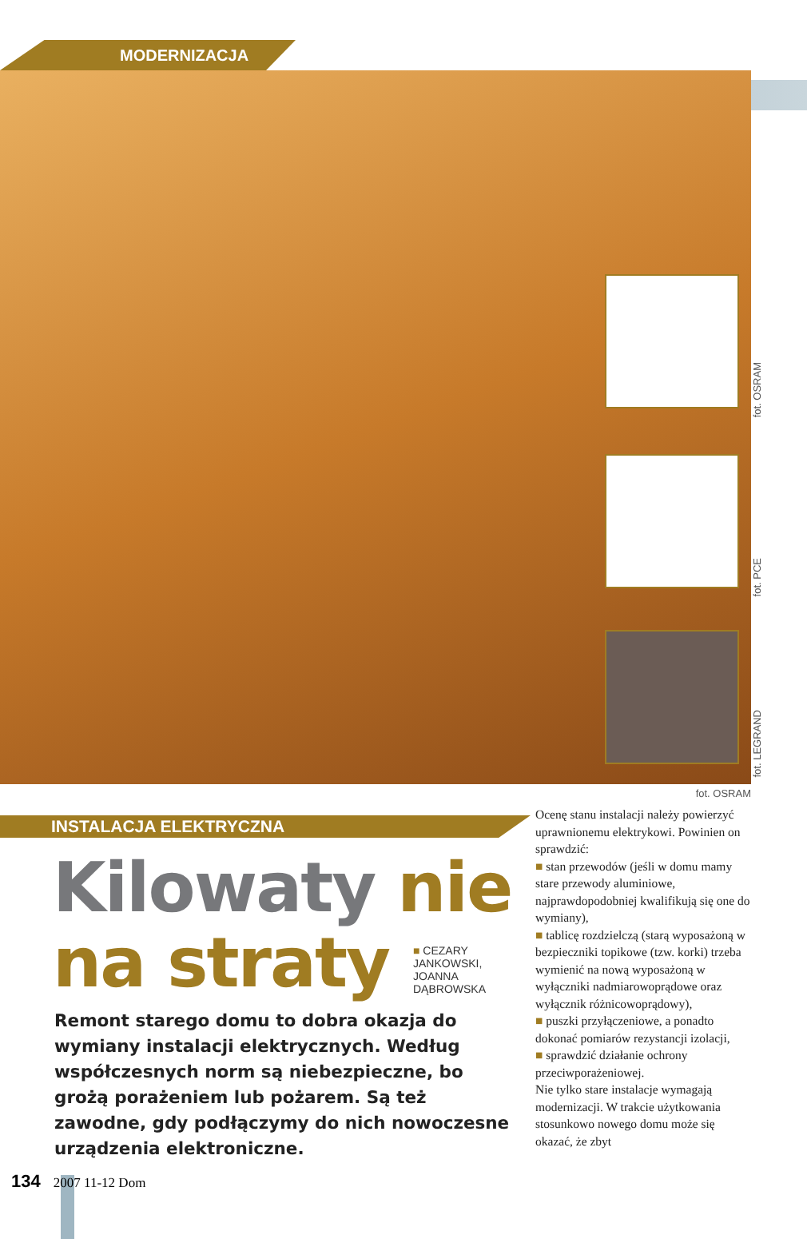MODERNIZACJA
fot. OSRAM
fot. PCE
fot. LEGRAND
fot. OSRAM
INSTALACJA ELEKTRYCZNA
Kilowaty nie na straty
■ CEZARY JANKOWSKI,
JOANNA DĄBROWSKA
Remont starego domu to dobra okazja do wymiany instalacji elektrycznych. Według współczesnych norm są niebezpieczne, bo grożą porażeniem lub pożarem. Są też zawodne, gdy podłączymy do nich nowoczesne urządzenia elektroniczne.
Ocenę stanu instalacji należy powierzyć uprawnionemu elektrykowi. Powinien on sprawdzić:
■ stan przewodów (jeśli w domu mamy stare przewody aluminiowe, najprawdopodobniej kwalifikują się one do wymiany),
■ tablicę rozdzielczą (starą wyposażoną w bezpieczniki topikowe (tzw. korki) trzeba wymienić na nową wyposażoną w wyłączniki nadmiarowoprądowe oraz wyłącznik różnicowoprądowy),
■ puszki przyłączeniowe, a ponadto dokonać pomiarów rezystancji izolacji,
■ sprawdzić działanie ochrony przeciwporażeniowej.
Nie tylko stare instalacje wymagają modernizacji. W trakcie użytkowania stosunkowo nowego domu może się okazać, że zbyt
134 2007 11-12 Dom